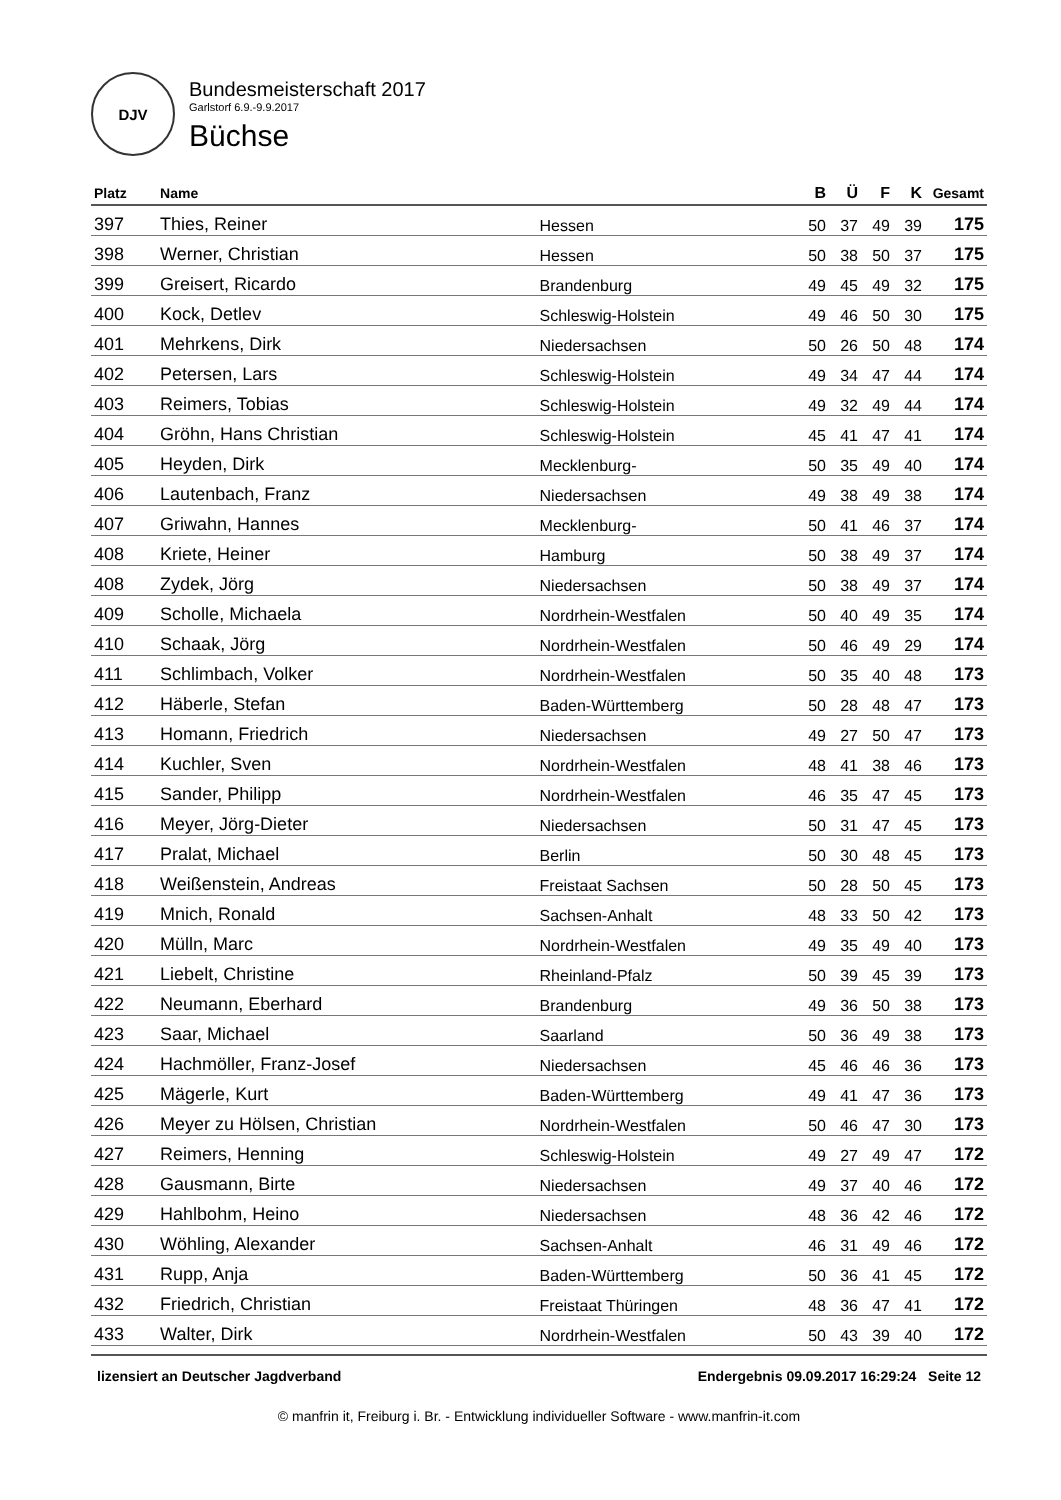DJV
Bundesmeisterschaft 2017
Garlstorf 6.9.-9.9.2017
Büchse
| Platz | Name | | B | Ü | F | K | Gesamt |
| --- | --- | --- | --- | --- | --- | --- | --- |
| 397 | Thies, Reiner | Hessen | 50 | 37 | 49 | 39 | 175 |
| 398 | Werner, Christian | Hessen | 50 | 38 | 50 | 37 | 175 |
| 399 | Greisert, Ricardo | Brandenburg | 49 | 45 | 49 | 32 | 175 |
| 400 | Kock, Detlev | Schleswig-Holstein | 49 | 46 | 50 | 30 | 175 |
| 401 | Mehrkens, Dirk | Niedersachsen | 50 | 26 | 50 | 48 | 174 |
| 402 | Petersen, Lars | Schleswig-Holstein | 49 | 34 | 47 | 44 | 174 |
| 403 | Reimers, Tobias | Schleswig-Holstein | 49 | 32 | 49 | 44 | 174 |
| 404 | Gröhn, Hans Christian | Schleswig-Holstein | 45 | 41 | 47 | 41 | 174 |
| 405 | Heyden, Dirk | Mecklenburg- | 50 | 35 | 49 | 40 | 174 |
| 406 | Lautenbach, Franz | Niedersachsen | 49 | 38 | 49 | 38 | 174 |
| 407 | Griwahn, Hannes | Mecklenburg- | 50 | 41 | 46 | 37 | 174 |
| 408 | Kriete, Heiner | Hamburg | 50 | 38 | 49 | 37 | 174 |
| 408 | Zydek, Jörg | Niedersachsen | 50 | 38 | 49 | 37 | 174 |
| 409 | Scholle, Michaela | Nordrhein-Westfalen | 50 | 40 | 49 | 35 | 174 |
| 410 | Schaak, Jörg | Nordrhein-Westfalen | 50 | 46 | 49 | 29 | 174 |
| 411 | Schlimbach, Volker | Nordrhein-Westfalen | 50 | 35 | 40 | 48 | 173 |
| 412 | Häberle, Stefan | Baden-Württemberg | 50 | 28 | 48 | 47 | 173 |
| 413 | Homann, Friedrich | Niedersachsen | 49 | 27 | 50 | 47 | 173 |
| 414 | Kuchler, Sven | Nordrhein-Westfalen | 48 | 41 | 38 | 46 | 173 |
| 415 | Sander, Philipp | Nordrhein-Westfalen | 46 | 35 | 47 | 45 | 173 |
| 416 | Meyer, Jörg-Dieter | Niedersachsen | 50 | 31 | 47 | 45 | 173 |
| 417 | Pralat, Michael | Berlin | 50 | 30 | 48 | 45 | 173 |
| 418 | Weißenstein, Andreas | Freistaat Sachsen | 50 | 28 | 50 | 45 | 173 |
| 419 | Mnich, Ronald | Sachsen-Anhalt | 48 | 33 | 50 | 42 | 173 |
| 420 | Mülln, Marc | Nordrhein-Westfalen | 49 | 35 | 49 | 40 | 173 |
| 421 | Liebelt, Christine | Rheinland-Pfalz | 50 | 39 | 45 | 39 | 173 |
| 422 | Neumann, Eberhard | Brandenburg | 49 | 36 | 50 | 38 | 173 |
| 423 | Saar, Michael | Saarland | 50 | 36 | 49 | 38 | 173 |
| 424 | Hachmöller, Franz-Josef | Niedersachsen | 45 | 46 | 46 | 36 | 173 |
| 425 | Mägerle, Kurt | Baden-Württemberg | 49 | 41 | 47 | 36 | 173 |
| 426 | Meyer zu Hölsen, Christian | Nordrhein-Westfalen | 50 | 46 | 47 | 30 | 173 |
| 427 | Reimers, Henning | Schleswig-Holstein | 49 | 27 | 49 | 47 | 172 |
| 428 | Gausmann, Birte | Niedersachsen | 49 | 37 | 40 | 46 | 172 |
| 429 | Hahlbohm, Heino | Niedersachsen | 48 | 36 | 42 | 46 | 172 |
| 430 | Wöhling, Alexander | Sachsen-Anhalt | 46 | 31 | 49 | 46 | 172 |
| 431 | Rupp, Anja | Baden-Württemberg | 50 | 36 | 41 | 45 | 172 |
| 432 | Friedrich, Christian | Freistaat Thüringen | 48 | 36 | 47 | 41 | 172 |
| 433 | Walter, Dirk | Nordrhein-Westfalen | 50 | 43 | 39 | 40 | 172 |
lizensiert an Deutscher Jagdverband Endergebnis 09.09.2017 16:29:24 Seite 12
© manfrin it, Freiburg i. Br. - Entwicklung individueller Software - www.manfrin-it.com